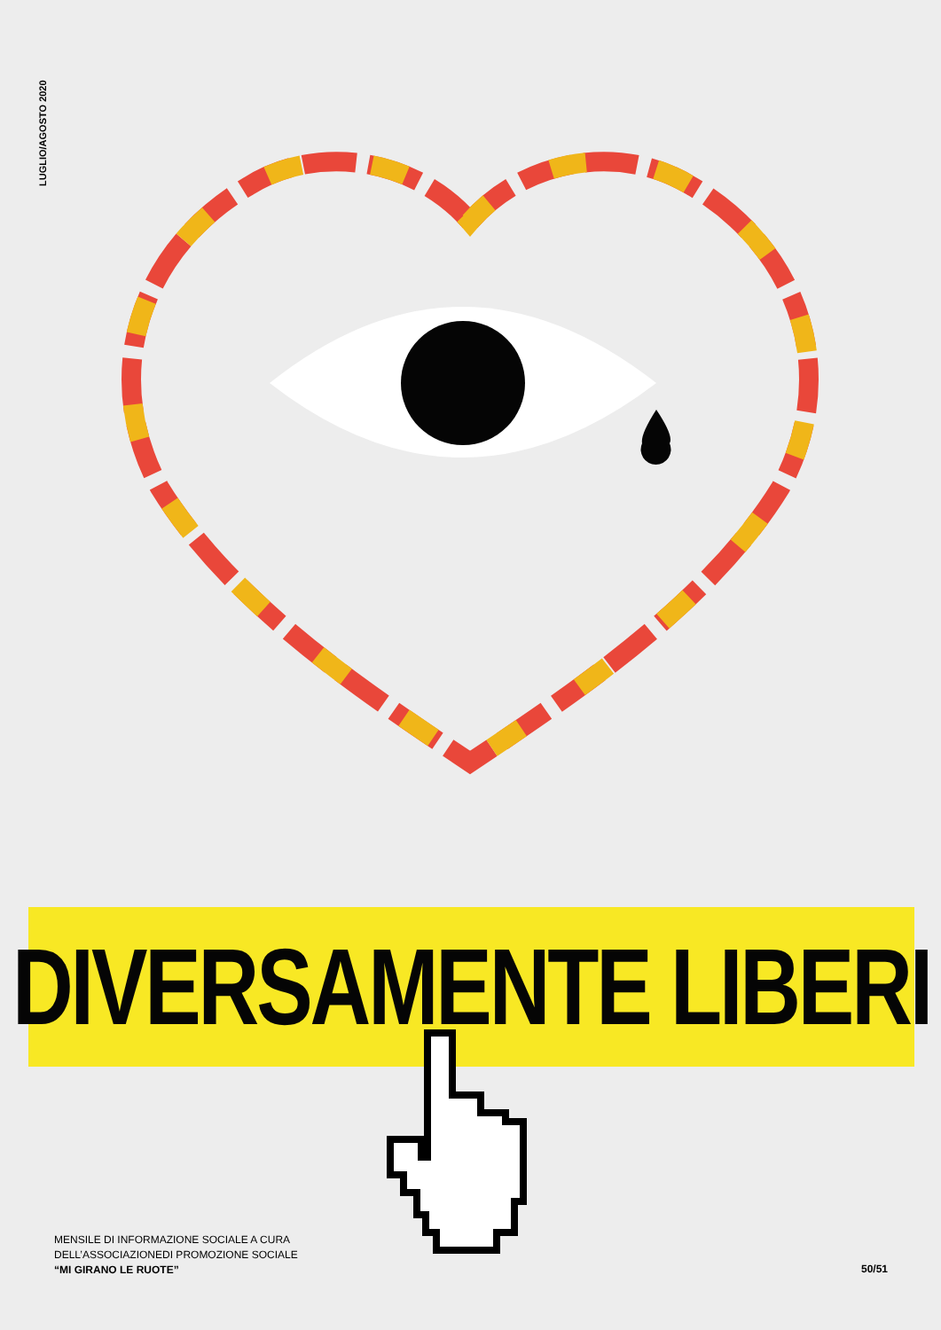LUGLIO/AGOSTO 2020
DIVERSAMENTE LIBERI
MENSILE DI INFORMAZIONE SOCIALE A CURA
DELL’ASSOCIAZIONEDI PROMOZIONE SOCIALE
“MI GIRANO LE RUOTE”
50/51